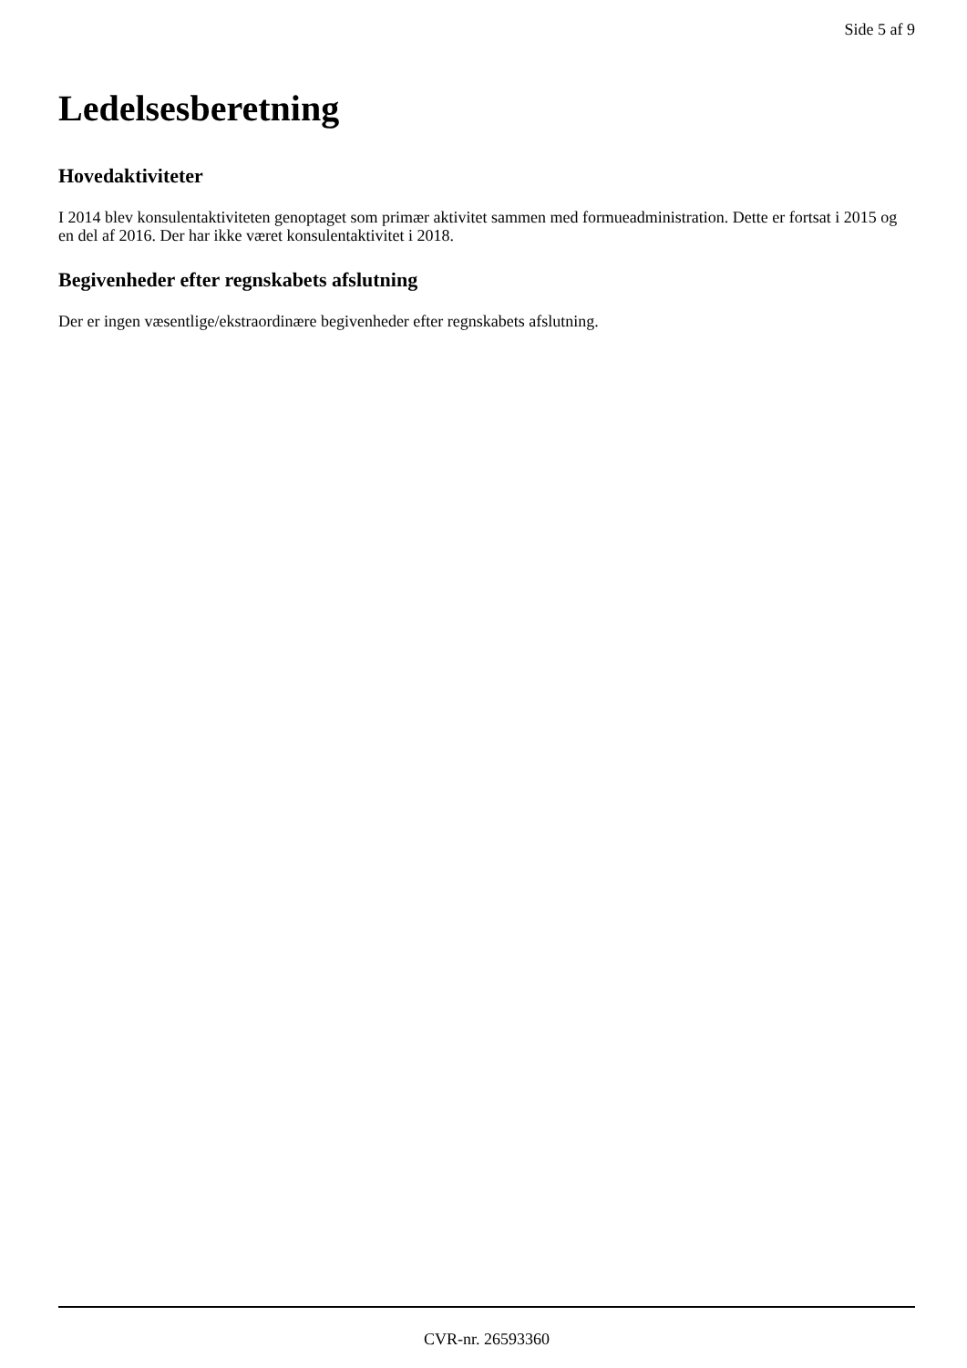Side 5 af 9
Ledelsesberetning
Hovedaktiviteter
I 2014 blev konsulentaktiviteten genoptaget som primær aktivitet sammen med formueadministration. Dette er fortsat i 2015 og en del af 2016. Der har ikke været konsulentaktivitet i 2018.
Begivenheder efter regnskabets afslutning
Der er ingen væsentlige/ekstraordinære begivenheder efter regnskabets afslutning.
CVR-nr. 26593360